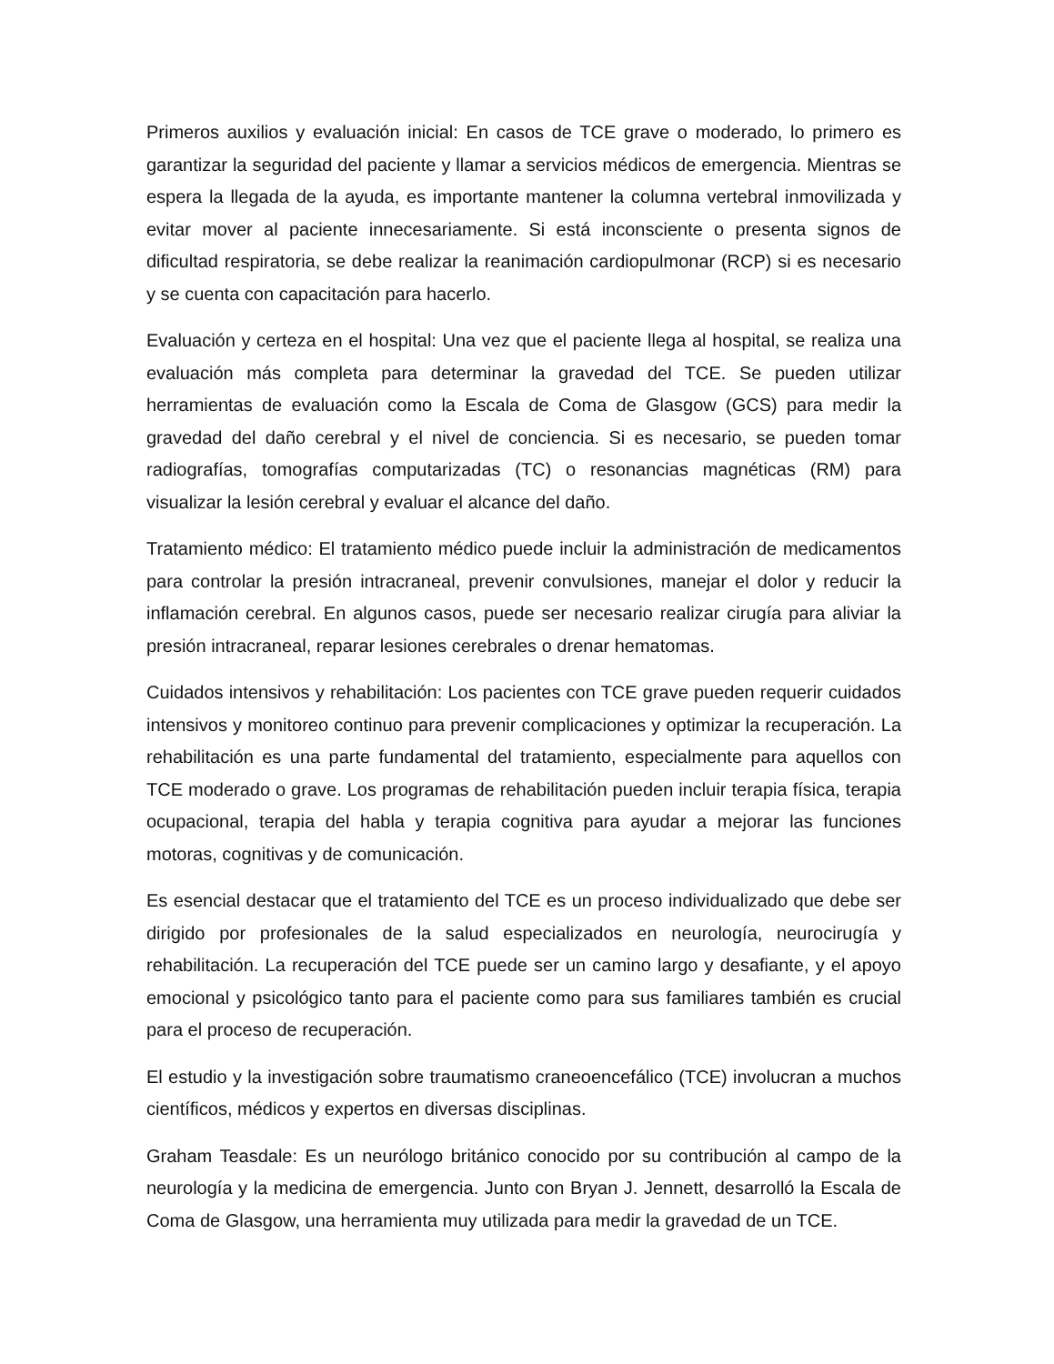Primeros auxilios y evaluación inicial: En casos de TCE grave o moderado, lo primero es garantizar la seguridad del paciente y llamar a servicios médicos de emergencia. Mientras se espera la llegada de la ayuda, es importante mantener la columna vertebral inmovilizada y evitar mover al paciente innecesariamente. Si está inconsciente o presenta signos de dificultad respiratoria, se debe realizar la reanimación cardiopulmonar (RCP) si es necesario y se cuenta con capacitación para hacerlo.
Evaluación y certeza en el hospital: Una vez que el paciente llega al hospital, se realiza una evaluación más completa para determinar la gravedad del TCE. Se pueden utilizar herramientas de evaluación como la Escala de Coma de Glasgow (GCS) para medir la gravedad del daño cerebral y el nivel de conciencia. Si es necesario, se pueden tomar radiografías, tomografías computarizadas (TC) o resonancias magnéticas (RM) para visualizar la lesión cerebral y evaluar el alcance del daño.
Tratamiento médico: El tratamiento médico puede incluir la administración de medicamentos para controlar la presión intracraneal, prevenir convulsiones, manejar el dolor y reducir la inflamación cerebral. En algunos casos, puede ser necesario realizar cirugía para aliviar la presión intracraneal, reparar lesiones cerebrales o drenar hematomas.
Cuidados intensivos y rehabilitación: Los pacientes con TCE grave pueden requerir cuidados intensivos y monitoreo continuo para prevenir complicaciones y optimizar la recuperación. La rehabilitación es una parte fundamental del tratamiento, especialmente para aquellos con TCE moderado o grave. Los programas de rehabilitación pueden incluir terapia física, terapia ocupacional, terapia del habla y terapia cognitiva para ayudar a mejorar las funciones motoras, cognitivas y de comunicación.
Es esencial destacar que el tratamiento del TCE es un proceso individualizado que debe ser dirigido por profesionales de la salud especializados en neurología, neurocirugía y rehabilitación. La recuperación del TCE puede ser un camino largo y desafiante, y el apoyo emocional y psicológico tanto para el paciente como para sus familiares también es crucial para el proceso de recuperación.
El estudio y la investigación sobre traumatismo craneoencefálico (TCE) involucran a muchos científicos, médicos y expertos en diversas disciplinas.
Graham Teasdale: Es un neurólogo británico conocido por su contribución al campo de la neurología y la medicina de emergencia. Junto con Bryan J. Jennett, desarrolló la Escala de Coma de Glasgow, una herramienta muy utilizada para medir la gravedad de un TCE.